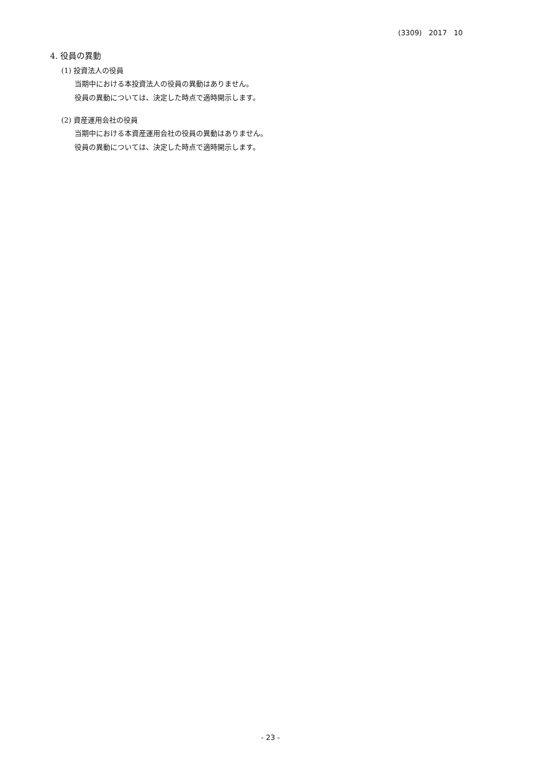(3309) 2017 10
4. 役員の異動
(1) 投資法人の役員
当期中における本投資法人の役員の異動はありません。
役員の異動については、決定した時点で適時開示します。
(2) 資産運用会社の役員
当期中における本資産運用会社の役員の異動はありません。
役員の異動については、決定した時点で適時開示します。
- 23 -